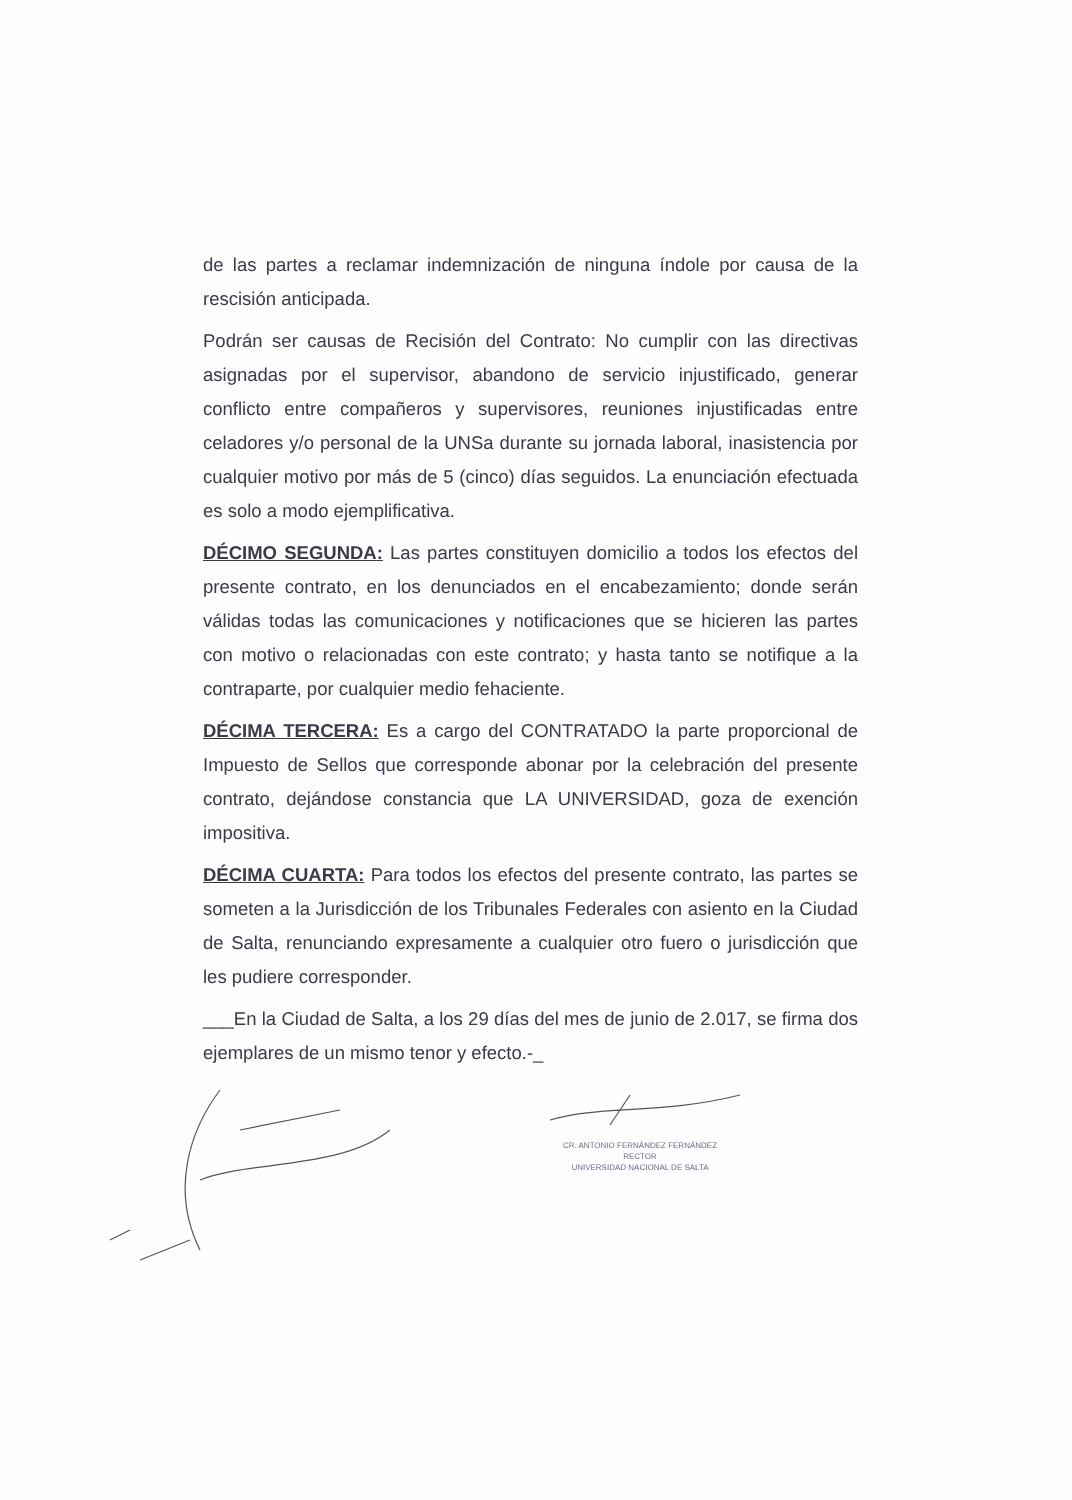de las partes a reclamar indemnización de ninguna índole por causa de la rescisión anticipada.
Podrán ser causas de Recisión del Contrato: No cumplir con las directivas asignadas por el supervisor, abandono de servicio injustificado, generar conflicto entre compañeros y supervisores, reuniones injustificadas entre celadores y/o personal de la UNSa durante su jornada laboral, inasistencia por cualquier motivo por más de 5 (cinco) días seguidos. La enunciación efectuada es solo a modo ejemplificativa.
DÉCIMO SEGUNDA: Las partes constituyen domicilio a todos los efectos del presente contrato, en los denunciados en el encabezamiento; donde serán válidas todas las comunicaciones y notificaciones que se hicieren las partes con motivo o relacionadas con este contrato; y hasta tanto se notifique a la contraparte, por cualquier medio fehaciente.
DÉCIMA TERCERA: Es a cargo del CONTRATADO la parte proporcional de Impuesto de Sellos que corresponde abonar por la celebración del presente contrato, dejándose constancia que LA UNIVERSIDAD, goza de exención impositiva.
DÉCIMA CUARTA: Para todos los efectos del presente contrato, las partes se someten a la Jurisdicción de los Tribunales Federales con asiento en la Ciudad de Salta, renunciando expresamente a cualquier otro fuero o jurisdicción que les pudiere corresponder.
___En la Ciudad de Salta, a los 29 días del mes de junio de 2.017, se firma dos ejemplares de un mismo tenor y efecto.-_
CR. ANTONIO FERNÁNDEZ FERNÁNDEZ
RECTOR
UNIVERSIDAD NACIONAL DE SALTA